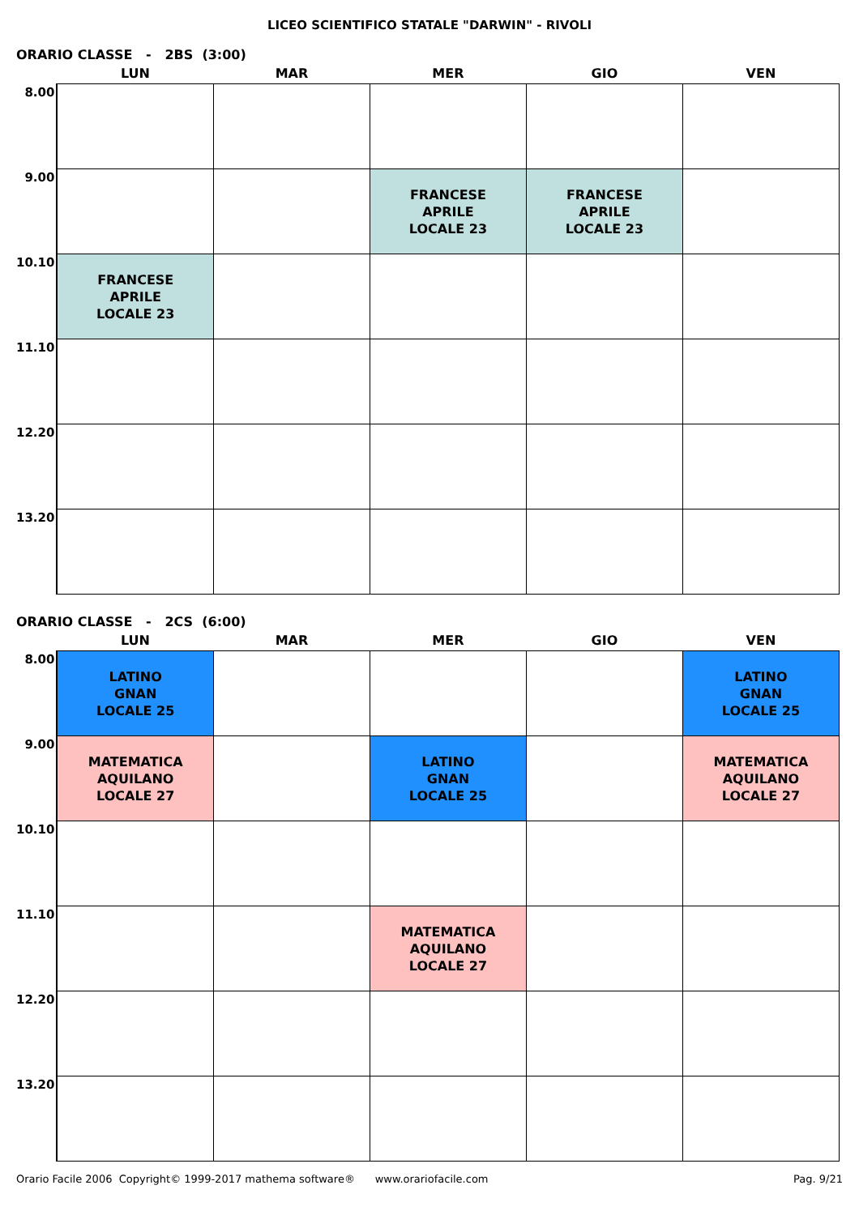LICEO SCIENTIFICO STATALE "DARWIN" - RIVOLI
ORARIO CLASSE - 2BS (3:00)
| | LUN | MAR | MER | GIO | VEN |
| --- | --- | --- | --- | --- | --- |
| 8.00 | | | | | |
| 9.00 | | | FRANCESE APRILE LOCALE 23 | FRANCESE APRILE LOCALE 23 | |
| 10.10 | FRANCESE APRILE LOCALE 23 | | | | |
| 11.10 | | | | | |
| 12.20 | | | | | |
| 13.20 | | | | | |
ORARIO CLASSE - 2CS (6:00)
| | LUN | MAR | MER | GIO | VEN |
| --- | --- | --- | --- | --- | --- |
| 8.00 | LATINO GNAN LOCALE 25 | | | | LATINO GNAN LOCALE 25 |
| 9.00 | MATEMATICA AQUILANO LOCALE 27 | | LATINO GNAN LOCALE 25 | | MATEMATICA AQUILANO LOCALE 27 |
| 10.10 | | | | | |
| 11.10 | | | MATEMATICA AQUILANO LOCALE 27 | | |
| 12.20 | | | | | |
| 13.20 | | | | | |
Orario Facile 2006 Copyright© 1999-2017 mathema software® www.orariofacile.com Pag. 9/21